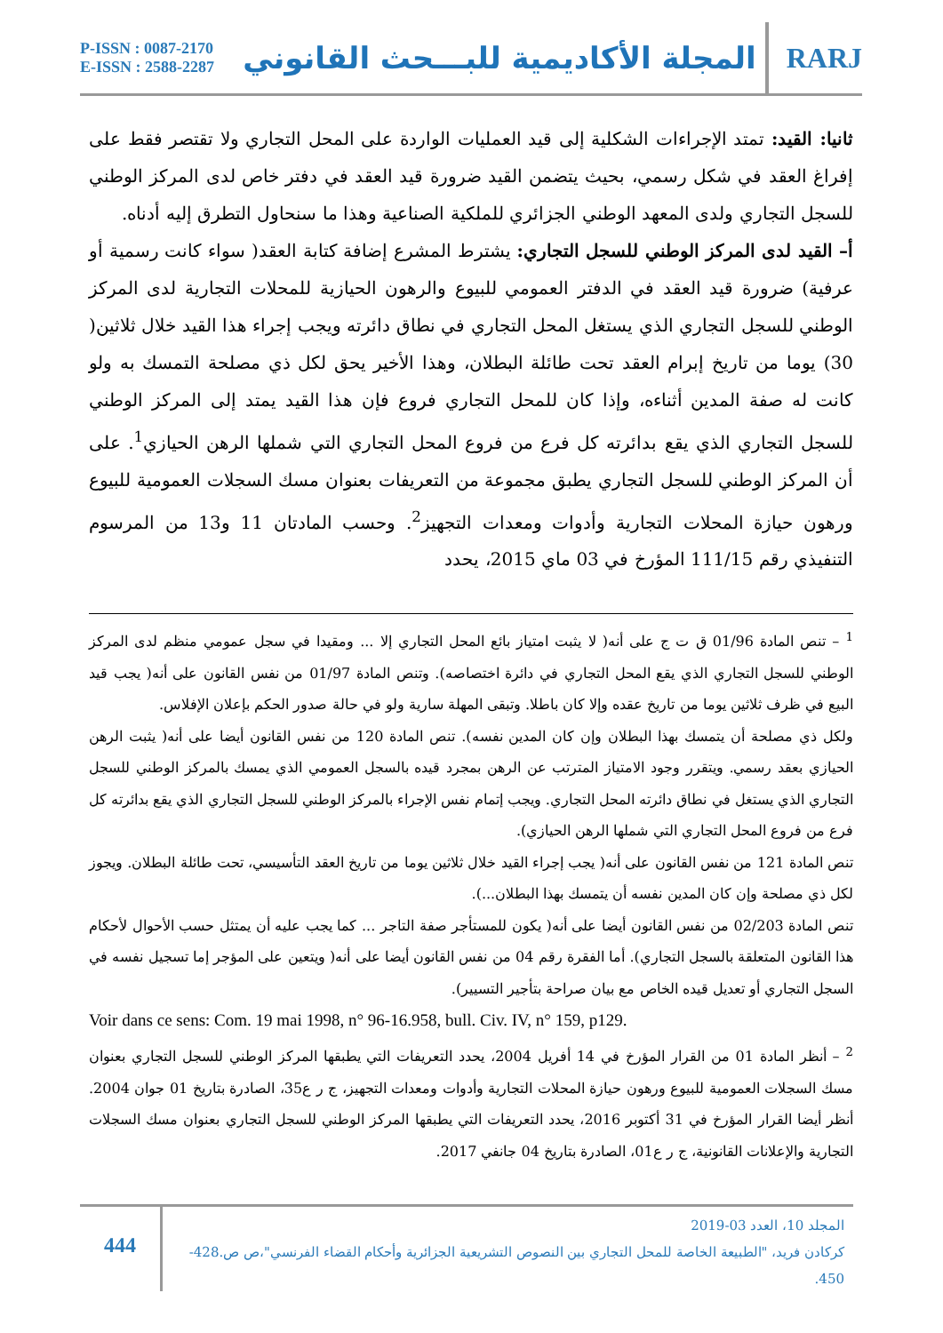P-ISSN : 0087-2170
E-ISSN : 2588-2287
المجلة الأكاديمية للبـــحث القانوني
RARJ
ثانيا: القيد: تمتد الإجراءات الشكلية إلى قيد العمليات الواردة على المحل التجاري ولا تقتصر فقط على إفراغ العقد في شكل رسمي، بحيث يتضمن القيد ضرورة قيد العقد في دفتر خاص لدى المركز الوطني للسجل التجاري ولدى المعهد الوطني الجزائري للملكية الصناعية وهذا ما سنحاول التطرق إليه أدناه.
أ– القيد لدى المركز الوطني للسجل التجاري: يشترط المشرع إضافة كتابة العقد( سواء كانت رسمية أو عرفية) ضرورة قيد العقد في الدفتر العمومي للبيوع والرهون الحيازية للمحلات التجارية لدى المركز الوطني للسجل التجاري الذي يستغل المحل التجاري في نطاق دائرته ويجب إجراء هذا القيد خلال ثلاثين( 30) يوما من تاريخ إبرام العقد تحت طائلة البطلان، وهذا الأخير يحق لكل ذي مصلحة التمسك به ولو كانت له صفة المدين أثناءه، وإذا كان للمحل التجاري فروع فإن هذا القيد يمتد إلى المركز الوطني للسجل التجاري الذي يقع بدائرته كل فرع من فروع المحل التجاري التي شملها الرهن الحيازي<sup>1</sup>. على أن المركز الوطني للسجل التجاري يطبق مجموعة من التعريفات بعنوان مسك السجلات العمومية للبيوع ورهون حيازة المحلات التجارية وأدوات ومعدات التجهيز<sup>2</sup>. وحسب المادتان 11 و13 من المرسوم التنفيذي رقم 111/15 المؤرخ في 03 ماي 2015، يحدد
<sup>1</sup> – تنص المادة 01/96 ق ت ج على أنه( لا يثبت امتياز بائع المحل التجاري إلا ... ومقيدا في سجل عمومي منظم لدى المركز الوطني للسجل التجاري الذي يقع المحل التجاري في دائرة اختصاصه). وتنص المادة 01/97 من نفس القانون على أنه( يجب قيد البيع في ظرف ثلاثين يوما من تاريخ عقده وإلا كان باطلا. وتبقى المهلة سارية ولو في حالة صدور الحكم بإعلان الإفلاس.
ولكل ذي مصلحة أن يتمسك بهذا البطلان وإن كان المدين نفسه). تنص المادة 120 من نفس القانون أيضا على أنه( يثبت الرهن الحيازي بعقد رسمي. ويتقرر وجود الامتياز المترتب عن الرهن بمجرد قيده بالسجل العمومي الذي يمسك بالمركز الوطني للسجل التجاري الذي يستغل في نطاق دائرته المحل التجاري. ويجب إتمام نفس الإجراء بالمركز الوطني للسجل التجاري الذي يقع بدائرته كل فرع من فروع المحل التجاري التي شملها الرهن الحيازي).
تنص المادة 121 من نفس القانون على أنه( يجب إجراء القيد خلال ثلاثين يوما من تاريخ العقد التأسيسي، تحت طائلة البطلان. ويجوز لكل ذي مصلحة وإن كان المدين نفسه أن يتمسك بهذا البطلان...).
تنص المادة 02/203 من نفس القانون أيضا على أنه( يكون للمستأجر صفة التاجر ... كما يجب عليه أن يمتثل حسب الأحوال لأحكام هذا القانون المتعلقة بالسجل التجاري). أما الفقرة رقم 04 من نفس القانون أيضا على أنه( ويتعين على المؤجر إما تسجيل نفسه في السجل التجاري أو تعديل قيده الخاص مع بيان صراحة بتأجير التسيير).
Voir dans ce sens: Com. 19 mai 1998, n° 96-16.958, bull. Civ. IV, n° 159, p129.
<sup>2</sup> – أنظر المادة 01 من القرار المؤرخ في 14 أفريل 2004، يحدد التعريفات التي يطبقها المركز الوطني للسجل التجاري بعنوان مسك السجلات العمومية للبيوع ورهون حيازة المحلات التجارية وأدوات ومعدات التجهيز، ج ر ع35، الصادرة بتاريخ 01 جوان 2004. أنظر أيضا القرار المؤرخ في 31 أكتوبر 2016، يحدد التعريفات التي يطبقها المركز الوطني للسجل التجاري بعنوان مسك السجلات التجارية والإعلانات القانونية، ج ر ع01، الصادرة بتاريخ 04 جانفي 2017.
444
المجلد 10، العدد 03-2019
كركادن فريد، "الطبيعة الخاصة للمحل التجاري بين النصوص التشريعية الجزائرية وأحكام القضاء الفرنسي"،ص ص.428-450.